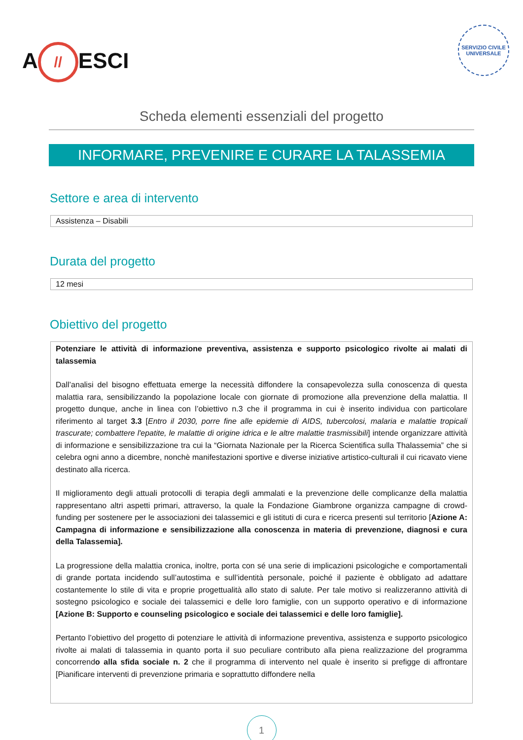A // ESCI
SERVIZIO CIVILE UNIVERSALE
Scheda elementi essenziali del progetto
INFORMARE, PREVENIRE E CURARE LA TALASSEMIA
Settore e area di intervento
Assistenza – Disabili
Durata del progetto
12 mesi
Obiettivo del progetto
Potenziare le attività di informazione preventiva, assistenza e supporto psicologico rivolte ai malati di talassemia
Dall’analisi del bisogno effettuata emerge la necessità diffondere la consapevolezza sulla conoscenza di questa malattia rara, sensibilizzando la popolazione locale con giornate di promozione alla prevenzione della malattia. Il progetto dunque, anche in linea con l’obiettivo n.3 che il programma in cui è inserito individua con particolare riferimento al target 3.3 [Entro il 2030, porre fine alle epidemie di AIDS, tubercolosi, malaria e malattie tropicali trascurate; combattere l'epatite, le malattie di origine idrica e le altre malattie trasmissibili] intende organizzare attività di informazione e sensibilizzazione tra cui la “Giornata Nazionale per la Ricerca Scientifica sulla Thalassemia” che si celebra ogni anno a dicembre, nonchè manifestazioni sportive e diverse iniziative artistico-culturali il cui ricavato viene destinato alla ricerca.
Il miglioramento degli attuali protocolli di terapia degli ammalati e la prevenzione delle complicanze della malattia rappresentano altri aspetti primari, attraverso, la quale la Fondazione Giambrone organizza campagne di crowd-funding per sostenere per le associazioni dei talassemici e gli istituti di cura e ricerca presenti sul territorio [Azione A: Campagna di informazione e sensibilizzazione alla conoscenza in materia di prevenzione, diagnosi e cura della Talassemia].
La progressione della malattia cronica, inoltre, porta con sé una serie di implicazioni psicologiche e comportamentali di grande portata incidendo sull’autostima e sull’identità personale, poiché il paziente è obbligato ad adattare costantemente lo stile di vita e proprie progettualità allo stato di salute. Per tale motivo si realizzeranno attività di sostegno psicologico e sociale dei talassemici e delle loro famiglie, con un supporto operativo e di informazione [Azione B: Supporto e counseling psicologico e sociale dei talassemici e delle loro famiglie].
Pertanto l’obiettivo del progetto di potenziare le attività di informazione preventiva, assistenza e supporto psicologico rivolte ai malati di talassemia in quanto porta il suo peculiare contributo alla piena realizzazione del programma concorrendo alla sfida sociale n. 2 che il programma di intervento nel quale è inserito si prefigge di affrontare [Pianificare interventi di prevenzione primaria e soprattutto diffondere nella
1